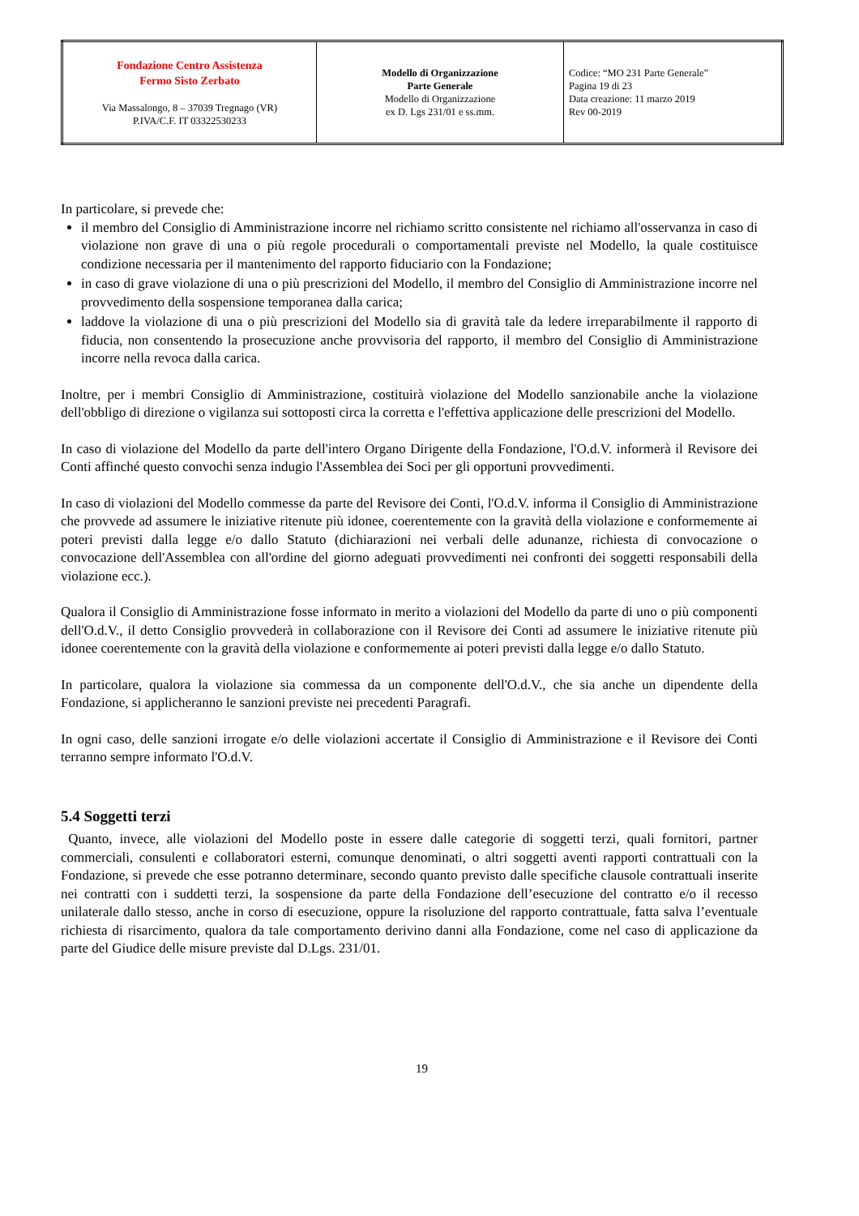| Fondazione Centro Assistenza Fermo Sisto Zerbato Via Massalongo, 8 – 37039 Tregnago (VR) P.IVA/C.F. IT 03322530233 | Modello di Organizzazione Parte Generale Modello di Organizzazione ex D. Lgs 231/01 e ss.mm. | Codice: “MO 231 Parte Generale” Pagina 19 di 23 Data creazione: 11 marzo 2019 Rev 00-2019 |
In particolare, si prevede che:
il membro del Consiglio di Amministrazione incorre nel richiamo scritto consistente nel richiamo all'osservanza in caso di violazione non grave di una o più regole procedurali o comportamentali previste nel Modello, la quale costituisce condizione necessaria per il mantenimento del rapporto fiduciario con la Fondazione;
in caso di grave violazione di una o più prescrizioni del Modello, il membro del Consiglio di Amministrazione incorre nel provvedimento della sospensione temporanea dalla carica;
laddove la violazione di una o più prescrizioni del Modello sia di gravità tale da ledere irreparabilmente il rapporto di fiducia, non consentendo la prosecuzione anche provvisoria del rapporto, il membro del Consiglio di Amministrazione incorre nella revoca dalla carica.
Inoltre, per i membri Consiglio di Amministrazione, costituirà violazione del Modello sanzionabile anche la violazione dell'obbligo di direzione o vigilanza sui sottoposti circa la corretta e l'effettiva applicazione delle prescrizioni del Modello.
In caso di violazione del Modello da parte dell'intero Organo Dirigente della Fondazione, l'O.d.V. informerà il Revisore dei Conti affinché questo convochi senza indugio l'Assemblea dei Soci per gli opportuni provvedimenti.
In caso di violazioni del Modello commesse da parte del Revisore dei Conti, l'O.d.V. informa il Consiglio di Amministrazione che provvede ad assumere le iniziative ritenute più idonee, coerentemente con la gravità della violazione e conformemente ai poteri previsti dalla legge e/o dallo Statuto (dichiarazioni nei verbali delle adunanze, richiesta di convocazione o convocazione dell'Assemblea con all'ordine del giorno adeguati provvedimenti nei confronti dei soggetti responsabili della violazione ecc.).
Qualora il Consiglio di Amministrazione fosse informato in merito a violazioni del Modello da parte di uno o più componenti dell'O.d.V., il detto Consiglio provvederà in collaborazione con il Revisore dei Conti ad assumere le iniziative ritenute più idonee coerentemente con la gravità della violazione e conformemente ai poteri previsti dalla legge e/o dallo Statuto.
In particolare, qualora la violazione sia commessa da un componente dell'O.d.V., che sia anche un dipendente della Fondazione, si applicheranno le sanzioni previste nei precedenti Paragrafi.
In ogni caso, delle sanzioni irrogate e/o delle violazioni accertate il Consiglio di Amministrazione e il Revisore dei Conti terranno sempre informato l'O.d.V.
5.4 Soggetti terzi
Quanto, invece, alle violazioni del Modello poste in essere dalle categorie di soggetti terzi, quali fornitori, partner commerciali, consulenti e collaboratori esterni, comunque denominati, o altri soggetti aventi rapporti contrattuali con la Fondazione, si prevede che esse potranno determinare, secondo quanto previsto dalle specifiche clausole contrattuali inserite nei contratti con i suddetti terzi, la sospensione da parte della Fondazione dell’esecuzione del contratto e/o il recesso unilaterale dallo stesso, anche in corso di esecuzione, oppure la risoluzione del rapporto contrattuale, fatta salva l’eventuale richiesta di risarcimento, qualora da tale comportamento derivino danni alla Fondazione, come nel caso di applicazione da parte del Giudice delle misure previste dal D.Lgs. 231/01.
19